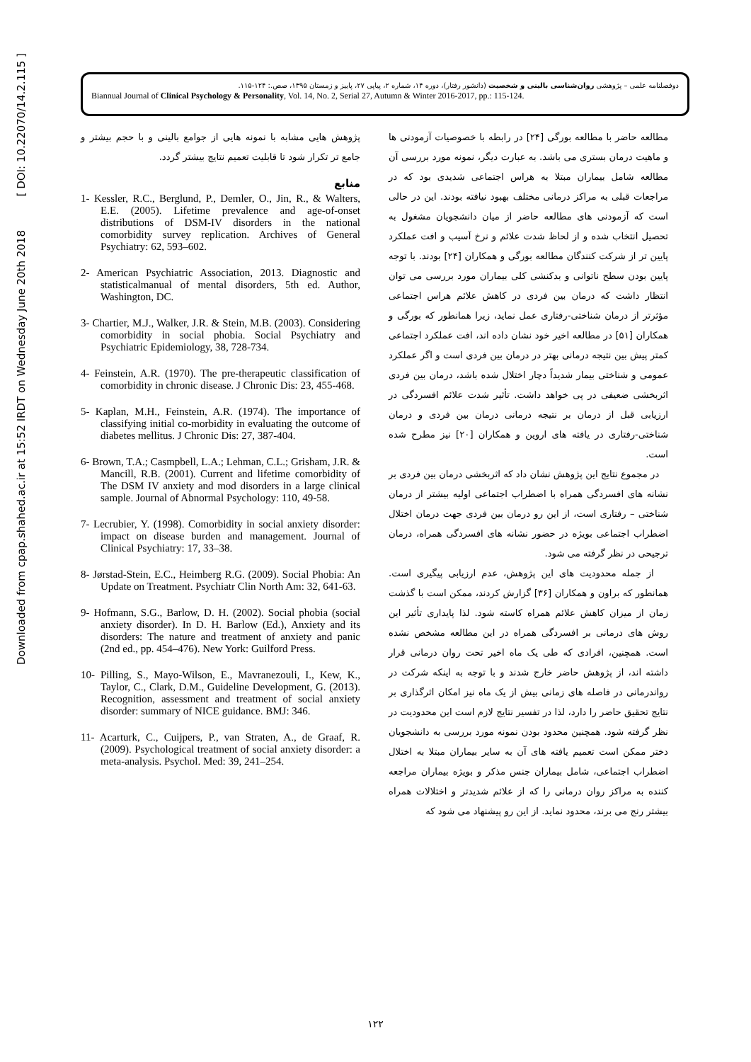Downloaded from cpap.shahed.ac.ir at 15:52 IRDT on Wednesday June 20th 2018 [ DOI: 10.22070/14.2.115 ]
دوفصلنامه علمی – پژوهشی روان‌شناسی بالینی و شخصیت (دانشور رفتار)، دوره ۱۴، شماره ۲، پیاپی ۲۷، پاییز و زمستان ۱۳۹۵، صص.: ۱۲۴-۱۱۵.
Biannual Journal of Clinical Psychology & Personality, Vol. 14, No. 2, Serial 27, Autumn & Winter 2016-2017, pp.: 115-124.
مطالعه حاضر با مطالعه بورگی [۲۴] در رابطه با خصوصیات آزمودنی ها و ماهیت درمان بستری می باشد. به عبارت دیگر، نمونه مورد بررسی آن مطالعه شامل بیماران مبتلا به هراس اجتماعی شدیدی بود که در مراجعات قبلی به مراکز درمانی مختلف بهبود نیافته بودند. این در حالی است که آزمودنی های مطالعه حاضر از میان دانشجویان مشغول به تحصیل انتخاب شده و از لحاظ شدت علائم و نرخ آسیب و افت عملکرد پایین تر از شرکت کنندگان مطالعه بورگی و همکاران [۲۴] بودند. با توجه پایین بودن سطح ناتوانی و بدکنشی کلی بیماران مورد بررسی می توان انتظار داشت که درمان بین فردی در کاهش علائم هراس اجتماعی مؤثرتر از درمان شناختی-رفتاری عمل نماید، زیرا همانطور که بورگی و همکاران [۵۱] در مطالعه اخیر خود نشان داده اند، افت عملکرد اجتماعی کمتر پیش بین نتیجه درمانی بهتر در درمان بین فردی است و اگر عملکرد عمومی و شناختی بیمار شدیداً دچار اختلال شده باشد، درمان بین فردی اثربخشی ضعیفی در پی خواهد داشت. تأثیر شدت علائم افسردگی در ارزیابی قبل از درمان بر نتیجه درمانی درمان بین فردی و درمان شناختی-رفتاری در یافته های اروین و همکاران [۲۰] نیز مطرح شده است.
در مجموع نتایج این پژوهش نشان داد که اثربخشی درمان بین فردی بر نشانه های افسردگی همراه با اضطراب اجتماعی اولیه بیشتر از درمان شناختی – رفتاری است، از این رو درمان بین فردی جهت درمان اختلال اضطراب اجتماعی بویژه در حضور نشانه های افسردگی همراه، درمان ترجیحی در نظر گرفته می شود.
از جمله محدودیت های این پژوهش، عدم ارزیابی پیگیری است. همانطور که براون و همکاران [۳۶] گزارش کردند، ممکن است با گذشت زمان از میزان کاهش علائم همراه کاسته شود. لذا پایداری تأثیر این روش های درمانی بر افسردگی همراه در این مطالعه مشخص نشده است. همچنین، افرادی که طی یک ماه اخیر تحت روان درمانی قرار داشته اند، از پژوهش حاضر خارج شدند و با توجه به اینکه شرکت در رواندرمانی در فاصله های زمانی بیش از یک ماه نیز امکان اثرگذاری بر نتایج تحقیق حاضر را دارد، لذا در تفسیر نتایج لازم است این محدودیت در نظر گرفته شود. همچنین محدود بودن نمونه مورد بررسی به دانشجویان دختر ممکن است تعمیم یافته های آن به سایر بیماران مبتلا به اختلال اضطراب اجتماعی، شامل بیماران جنس مذکر و بویژه بیماران مراجعه کننده به مراکز روان درمانی را که از علائم شدیدتر و اختلالات همراه بیشتر رنج می برند، محدود نماید. از این رو پیشنهاد می شود که
پژوهش هایی مشابه با نمونه هایی از جوامع بالینی و با حجم بیشتر و جامع تر تکرار شود تا قابلیت تعمیم نتایج بیشتر گردد.
منابع
1- Kessler, R.C., Berglund, P., Demler, O., Jin, R., & Walters, E.E. (2005). Lifetime prevalence and age-of-onset distributions of DSM-IV disorders in the national comorbidity survey replication. Archives of General Psychiatry: 62, 593–602.
2- American Psychiatric Association, 2013. Diagnostic and statisticalmanual of mental disorders, 5th ed. Author, Washington, DC.
3- Chartier, M.J., Walker, J.R. & Stein, M.B. (2003). Considering comorbidity in social phobia. Social Psychiatry and Psychiatric Epidemiology, 38, 728-734.
4- Feinstein, A.R. (1970). The pre-therapeutic classification of comorbidity in chronic disease. J Chronic Dis: 23, 455-468.
5- Kaplan, M.H., Feinstein, A.R. (1974). The importance of classifying initial co-morbidity in evaluating the outcome of diabetes mellitus. J Chronic Dis: 27, 387-404.
6- Brown, T.A.; Casmpbell, L.A.; Lehman, C.L.; Grisham, J.R. & Mancill, R.B. (2001). Current and lifetime comorbidity of The DSM IV anxiety and mod disorders in a large clinical sample. Journal of Abnormal Psychology: 110, 49-58.
7- Lecrubier, Y. (1998). Comorbidity in social anxiety disorder: impact on disease burden and management. Journal of Clinical Psychiatry: 17, 33–38.
8- Jørstad-Stein, E.C., Heimberg R.G. (2009). Social Phobia: An Update on Treatment. Psychiatr Clin North Am: 32, 641-63.
9- Hofmann, S.G., Barlow, D. H. (2002). Social phobia (social anxiety disorder). In D. H. Barlow (Ed.), Anxiety and its disorders: The nature and treatment of anxiety and panic (2nd ed., pp. 454–476). New York: Guilford Press.
10- Pilling, S., Mayo-Wilson, E., Mavranezouli, I., Kew, K., Taylor, C., Clark, D.M., Guideline Development, G. (2013). Recognition, assessment and treatment of social anxiety disorder: summary of NICE guidance. BMJ: 346.
11- Acarturk, C., Cuijpers, P., van Straten, A., de Graaf, R. (2009). Psychological treatment of social anxiety disorder: a meta-analysis. Psychol. Med: 39, 241–254.
۱۲۲